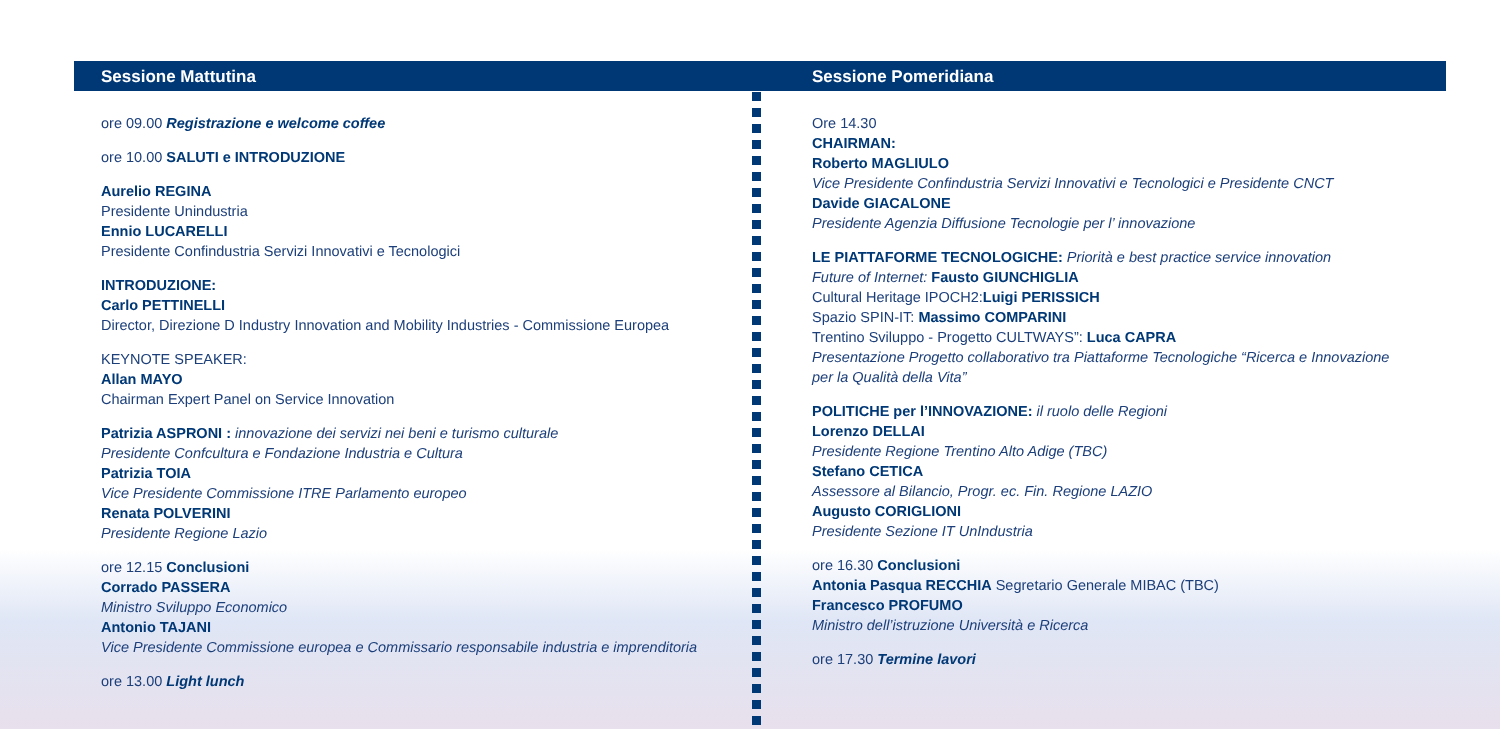Sessione Mattutina
ore 09.00 Registrazione e welcome coffee
ore 10.00 SALUTI e INTRODUZIONE
Aurelio REGINA
Presidente Unindustria
Ennio LUCARELLI
Presidente Confindustria Servizi Innovativi e Tecnologici
INTRODUZIONE:
Carlo PETTINELLI
Director, Direzione D Industry Innovation and Mobility Industries - Commissione Europea
KEYNOTE SPEAKER:
Allan MAYO
Chairman Expert Panel on Service Innovation
Patrizia ASPRONI : innovazione dei servizi nei beni e turismo culturale
Presidente Confcultura e Fondazione Industria e Cultura
Patrizia TOIA
Vice Presidente Commissione ITRE Parlamento europeo
Renata POLVERINI
Presidente Regione Lazio
ore 12.15 Conclusioni
Corrado PASSERA
Ministro Sviluppo Economico
Antonio TAJANI
Vice Presidente Commissione europea e Commissario responsabile industria e imprenditoria
ore 13.00 Light lunch
Sessione Pomeridiana
Ore 14.30
CHAIRMAN:
Roberto MAGLIULO
Vice Presidente Confindustria Servizi Innovativi e Tecnologici e Presidente CNCT
Davide GIACALONE
Presidente Agenzia Diffusione Tecnologie per l’ innovazione
LE PIATTAFORME TECNOLOGICHE: Priorità e best practice service innovation
Future of Internet: Fausto GIUNCHIGLIA
Cultural Heritage IPOCH2:Luigi PERISSICH
Spazio SPIN-IT: Massimo COMPARINI
Trentino Sviluppo - Progetto CULTWAYS”: Luca CAPRA
Presentazione Progetto collaborativo tra Piattaforme Tecnologiche “Ricerca e Innovazione per la Qualità della Vita”
POLITICHE per l’INNOVAZIONE: il ruolo delle Regioni
Lorenzo DELLAI
Presidente Regione Trentino Alto Adige (TBC)
Stefano CETICA
Assessore al Bilancio, Progr. ec. Fin. Regione LAZIO
Augusto CORIGLIONI
Presidente Sezione IT UnIndustria
ore 16.30 Conclusioni
Antonia Pasqua RECCHIA Segretario Generale MIBAC (TBC)
Francesco PROFUMO
Ministro dell’istruzione Università e Ricerca
ore 17.30 Termine lavori